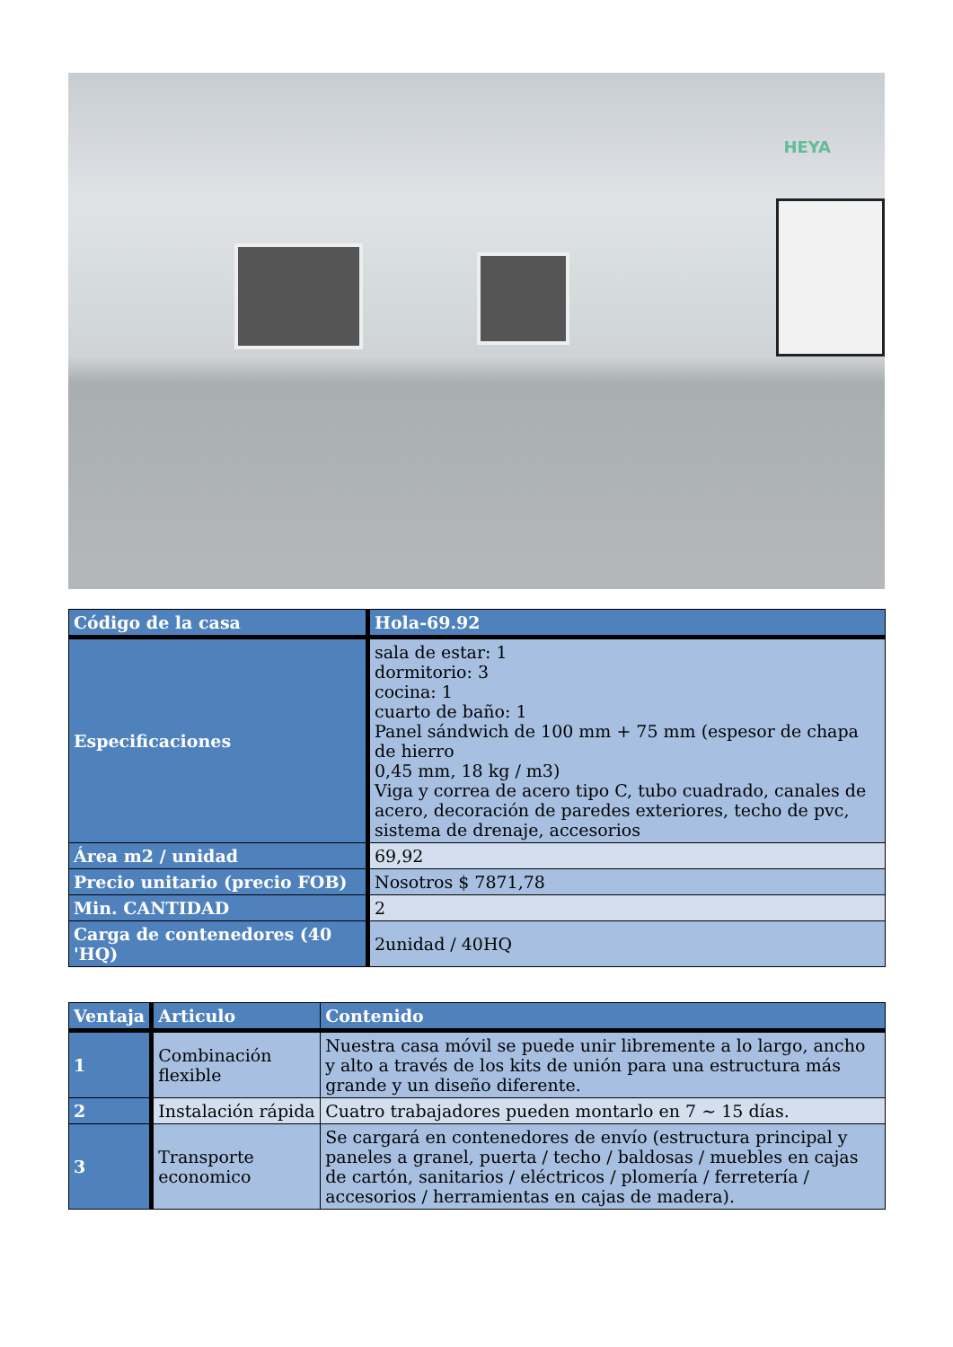HEYA
| Código de la casa | Hola-69.92 |
| --- | --- |
| Especificaciones | sala de estar: 1 dormitorio: 3 cocina: 1 cuarto de baño: 1 Panel sándwich de 100 mm + 75 mm (espesor de chapa de hierro 0,45 mm, 18 kg / m3) Viga y correa de acero tipo C, tubo cuadrado, canales de acero, decoración de paredes exteriores, techo de pvc, sistema de drenaje, accesorios |
| Área m2 / unidad | 69,92 |
| Precio unitario (precio FOB) | Nosotros $ 7871,78 |
| Min. CANTIDAD | 2 |
| Carga de contenedores (40 'HQ) | 2unidad / 40HQ |
| Ventaja | Articulo | Contenido |
| --- | --- | --- |
| 1 | Combinación flexible | Nuestra casa móvil se puede unir libremente a lo largo, ancho y alto a través de los kits de unión para una estructura más grande y un diseño diferente. |
| 2 | Instalación rápida | Cuatro trabajadores pueden montarlo en 7 ~ 15 días. |
| 3 | Transporte economico | Se cargará en contenedores de envío (estructura principal y paneles a granel, puerta / techo / baldosas / muebles en cajas de cartón, sanitarios / eléctricos / plomería / ferretería / accesorios / herramientas en cajas de madera). |